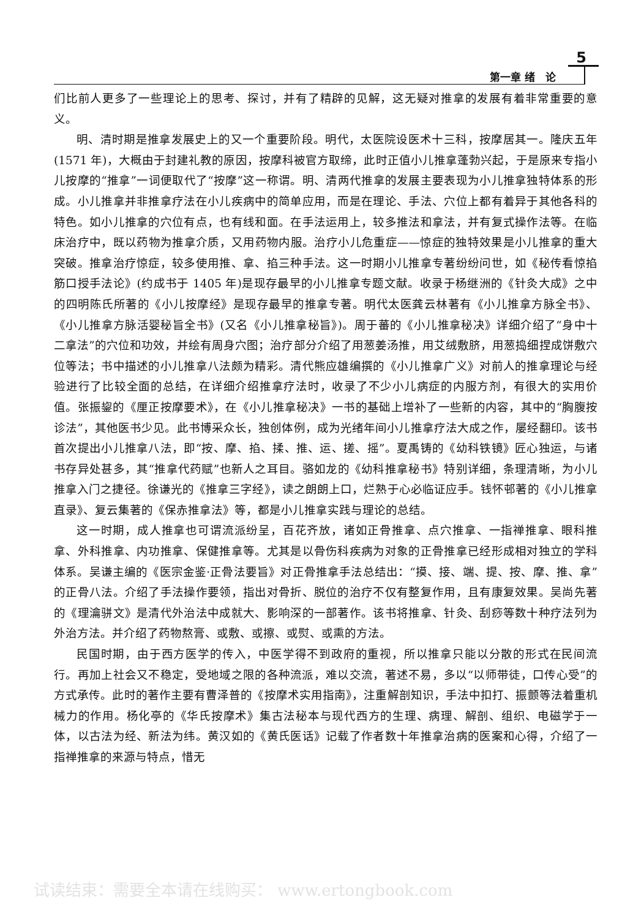5
第一章 绪　论
们比前人更多了一些理论上的思考、探讨，并有了精辟的见解，这无疑对推拿的发展有着非常重要的意义。
明、清时期是推拿发展史上的又一个重要阶段。明代，太医院设医术十三科，按摩居其一。隆庆五年(1571 年)，大概由于封建礼教的原因，按摩科被官方取缔，此时正值小儿推拿蓬勃兴起，于是原来专指小儿按摩的“推拿”一词便取代了“按摩”这一称谓。明、清两代推拿的发展主要表现为小儿推拿独特体系的形成。小儿推拿并非推拿疗法在小儿疾病中的简单应用，而是在理论、手法、穴位上都有着异于其他各科的特色。如小儿推拿的穴位有点，也有线和面。在手法运用上，较多推法和拿法，并有复式操作法等。在临床治疗中，既以药物为推拿介质，又用药物内服。治疗小儿危重症——惊症的独特效果是小儿推拿的重大突破。推拿治疗惊症，较多使用推、拿、掐三种手法。这一时期小儿推拿专著纷纷问世，如《秘传看惊掐筋口授手法论》(约成书于 1405 年)是现存最早的小儿推拿专题文献。收录于杨继洲的《针灸大成》之中的四明陈氏所著的《小儿按摩经》是现存最早的推拿专著。明代太医龚云林著有《小儿推拿方脉全书》、《小儿推拿方脉活婴秘旨全书》(又名《小儿推拿秘旨》)。周于蕃的《小儿推拿秘决》详细介绍了“身中十二拿法”的穴位和功效，并绘有周身穴图；治疗部分介绍了用葱姜汤推，用艾绒敷脐，用葱捣细捏成饼敷穴位等法；书中描述的小儿推拿八法颇为精彩。清代熊应雄编撰的《小儿推拿广义》对前人的推拿理论与经验进行了比较全面的总结，在详细介绍推拿疗法时，收录了不少小儿病症的内服方剂，有很大的实用价值。张振鋆的《厘正按摩要术》，在《小儿推拿秘决》一书的基础上增补了一些新的内容，其中的“胸腹按诊法”，其他医书少见。此书博采众长，独创体例，成为光绪年间小儿推拿疗法大成之作，屡经翻印。该书首次提出小儿推拿八法，即“按、摩、掐、揉、推、运、搓、摇”。夏禹铸的《幼科铁镜》匠心独运，与诸书存异处甚多，其“推拿代药赋”也新人之耳目。骆如龙的《幼科推拿秘书》特别详细，条理清晰，为小儿推拿入门之捷径。徐谦光的《推拿三字经》，读之朗朗上口，烂熟于心必临证应手。钱怀邨著的《小儿推拿直录》、复云集著的《保赤推拿法》等，都是小儿推拿实践与理论的总结。
这一时期，成人推拿也可谓流派纷呈，百花齐放，诸如正骨推拿、点穴推拿、一指禅推拿、眼科推拿、外科推拿、内功推拿、保健推拿等。尤其是以骨伤科疾病为对象的正骨推拿已经形成相对独立的学科体系。吴谦主编的《医宗金鉴·正骨法要旨》对正骨推拿手法总结出：“摸、接、端、提、按、摩、推、拿”的正骨八法。介绍了手法操作要领，指出对骨折、脱位的治疗不仅有整复作用，且有康复效果。吴尚先著的《理瀹骈文》是清代外治法中成就大、影响深的一部著作。该书将推拿、针灸、刮痧等数十种疗法列为外治方法。并介绍了药物熬膏、或敷、或擦、或熨、或熏的方法。
民国时期，由于西方医学的传入，中医学得不到政府的重视，所以推拿只能以分散的形式在民间流行。再加上社会又不稳定，受地域之限的各种流派，难以交流，著述不易，多以“以师带徒，口传心受”的方式承传。此时的著作主要有曹泽普的《按摩术实用指南》，注重解剖知识，手法中扣打、振颤等法着重机械力的作用。杨化亭的《华氏按摩术》集古法秘本与现代西方的生理、病理、解剖、组织、电磁学于一体，以古法为经、新法为纬。黄汉如的《黄氏医话》记载了作者数十年推拿治病的医案和心得，介绍了一指禅推拿的来源与特点，惜无
试读结束：需要全本请在线购买： www.ertongbook.com